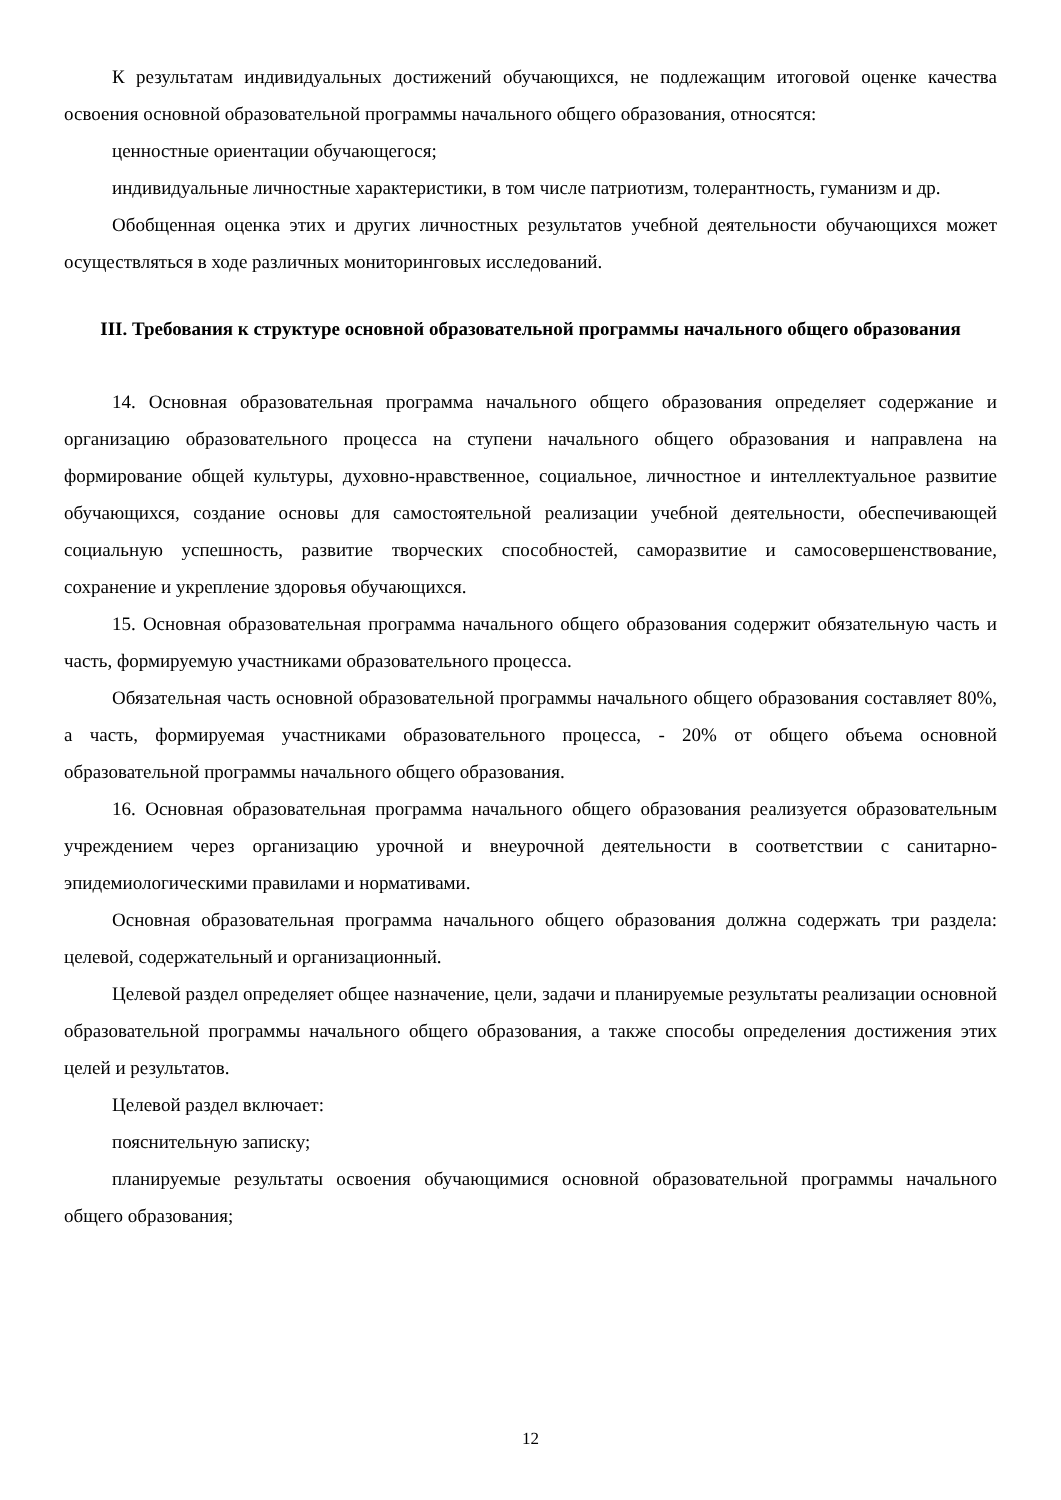К результатам индивидуальных достижений обучающихся, не подлежащим итоговой оценке качества освоения основной образовательной программы начального общего образования, относятся:
ценностные ориентации обучающегося;
индивидуальные личностные характеристики, в том числе патриотизм, толерантность, гуманизм и др.
Обобщенная оценка этих и других личностных результатов учебной деятельности обучающихся может осуществляться в ходе различных мониторинговых исследований.
III. Требования к структуре основной образовательной программы начального общего образования
14. Основная образовательная программа начального общего образования определяет содержание и организацию образовательного процесса на ступени начального общего образования и направлена на формирование общей культуры, духовно-нравственное, социальное, личностное и интеллектуальное развитие обучающихся, создание основы для самостоятельной реализации учебной деятельности, обеспечивающей социальную успешность, развитие творческих способностей, саморазвитие и самосовершенствование, сохранение и укрепление здоровья обучающихся.
15. Основная образовательная программа начального общего образования содержит обязательную часть и часть, формируемую участниками образовательного процесса.
Обязательная часть основной образовательной программы начального общего образования составляет 80%, а часть, формируемая участниками образовательного процесса, - 20% от общего объема основной образовательной программы начального общего образования.
16. Основная образовательная программа начального общего образования реализуется образовательным учреждением через организацию урочной и внеурочной деятельности в соответствии с санитарно-эпидемиологическими правилами и нормативами.
Основная образовательная программа начального общего образования должна содержать три раздела: целевой, содержательный и организационный.
Целевой раздел определяет общее назначение, цели, задачи и планируемые результаты реализации основной образовательной программы начального общего образования, а также способы определения достижения этих целей и результатов.
Целевой раздел включает:
пояснительную записку;
планируемые результаты освоения обучающимися основной образовательной программы начального общего образования;
12